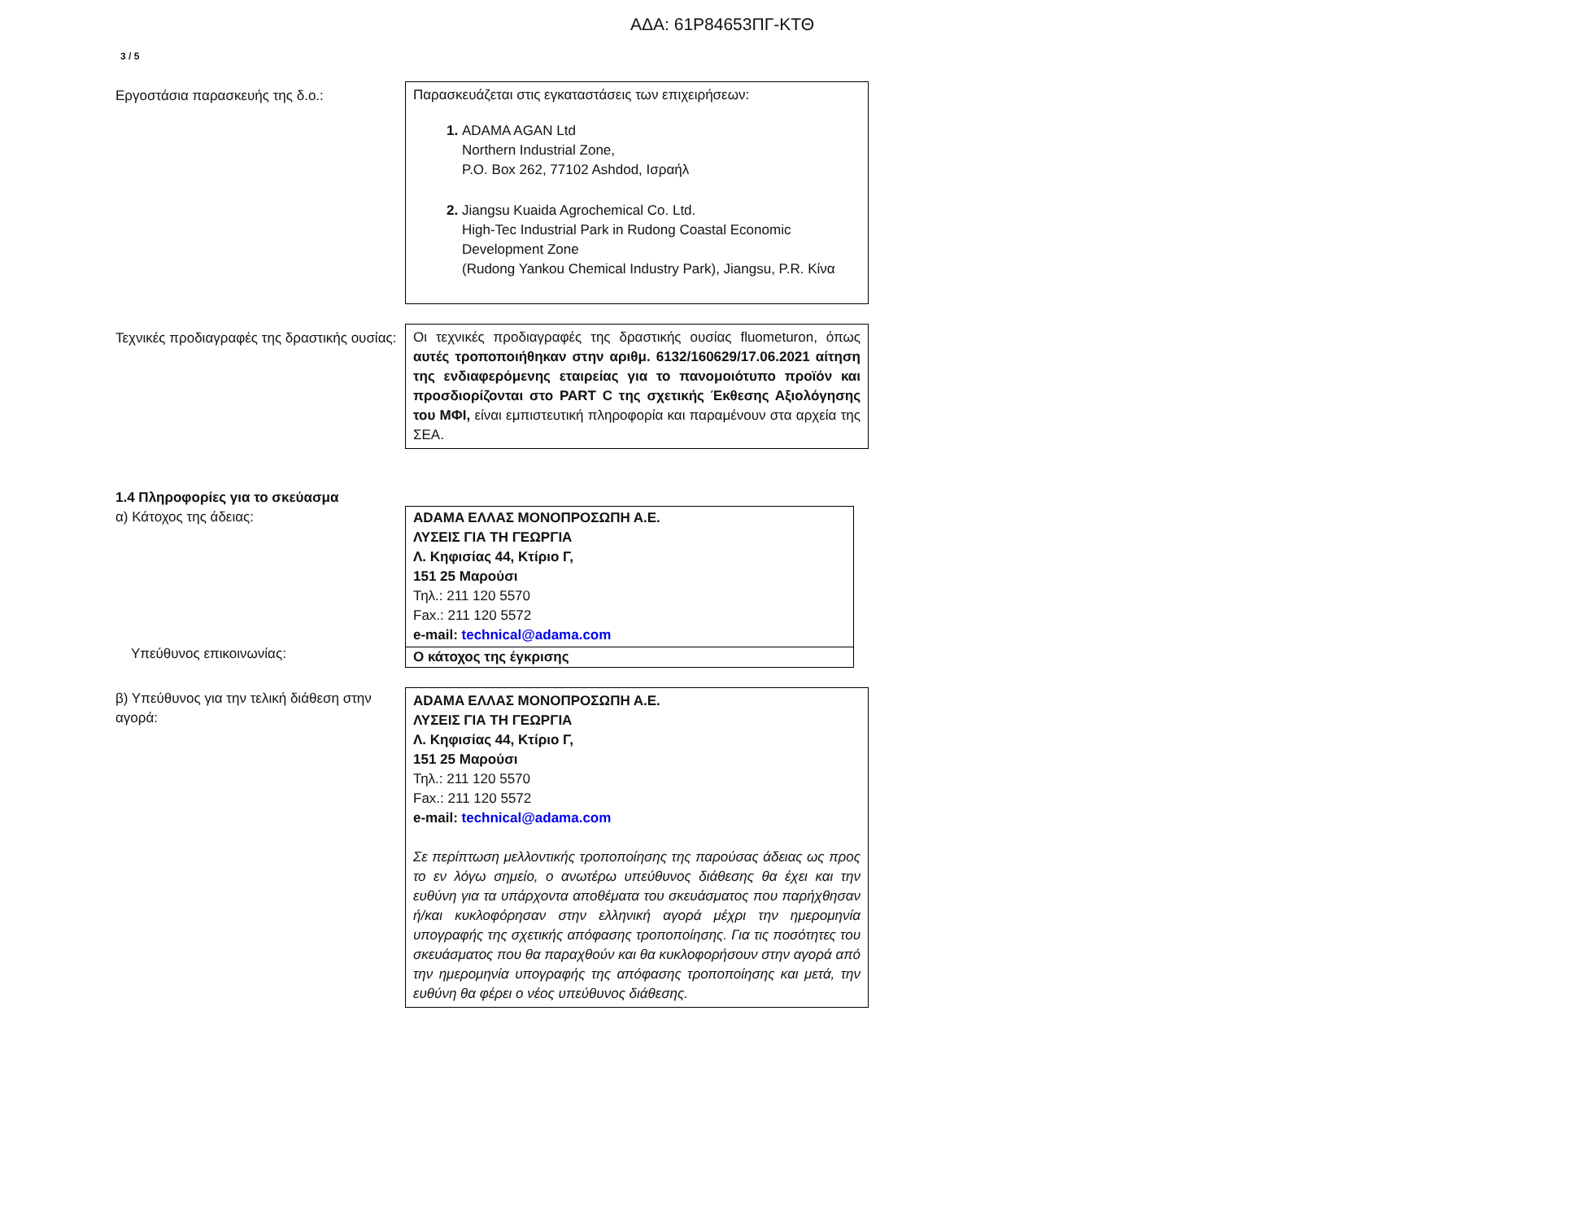ΑΔΑ: 61Ρ84653ΠΓ-ΚΤΘ
3 / 5
Εργοστάσια παρασκευής της δ.ο.: Παρασκευάζεται στις εγκαταστάσεις των επιχειρήσεων:
ADAMA AGAN Ltd
Northern Industrial Zone,
P.O. Box 262, 77102 Ashdod, Ισραήλ
Jiangsu Kuaida Agrochemical Co. Ltd.
High-Tec Industrial Park in Rudong Coastal Economic Development Zone
(Rudong Yankou Chemical Industry Park), Jiangsu, P.R. Κίνα
Τεχνικές προδιαγραφές της δραστικής ουσίας:
Οι τεχνικές προδιαγραφές της δραστικής ουσίας fluometuron, όπως αυτές τροποποιήθηκαν στην αριθμ. 6132/160629/17.06.2021 αίτηση της ενδιαφερόμενης εταιρείας για το πανομοιότυπο προϊόν και προσδιορίζονται στο PART C της σχετικής Έκθεσης Αξιολόγησης του ΜΦΙ, είναι εμπιστευτική πληροφορία και παραμένουν στα αρχεία της ΣΕΑ.
1.4 Πληροφορίες για το σκεύασμα
α) Κάτοχος της άδειας:
Υπεύθυνος επικοινωνίας:
ADAMA ΕΛΛΑΣ ΜΟΝΟΠΡΟΣΩΠΗ Α.Ε.
ΛΥΣΕΙΣ ΓΙΑ ΤΗ ΓΕΩΡΓΙΑ
Λ. Κηφισίας 44, Κτίριο Γ,
151 25 Μαρούσι
Τηλ.: 211 120 5570
Fax.: 211 120 5572
e-mail: technical@adama.com
Ο κάτοχος της έγκρισης
β) Υπεύθυνος για την τελική διάθεση στην αγορά:
ADAMA ΕΛΛΑΣ ΜΟΝΟΠΡΟΣΩΠΗ Α.Ε.
ΛΥΣΕΙΣ ΓΙΑ ΤΗ ΓΕΩΡΓΙΑ
Λ. Κηφισίας 44, Κτίριο Γ,
151 25 Μαρούσι
Τηλ.: 211 120 5570
Fax.: 211 120 5572
e-mail: technical@adama.com
Σε περίπτωση μελλοντικής τροποποίησης της παρούσας άδειας ως προς το εν λόγω σημείο, ο ανωτέρω υπεύθυνος διάθεσης θα έχει και την ευθύνη για τα υπάρχοντα αποθέματα του σκευάσματος που παρήχθησαν ή/και κυκλοφόρησαν στην ελληνική αγορά μέχρι την ημερομηνία υπογραφής της σχετικής απόφασης τροποποίησης. Για τις ποσότητες του σκευάσματος που θα παραχθούν και θα κυκλοφορήσουν στην αγορά από την ημερομηνία υπογραφής της απόφασης τροποποίησης και μετά, την ευθύνη θα φέρει ο νέος υπεύθυνος διάθεσης.